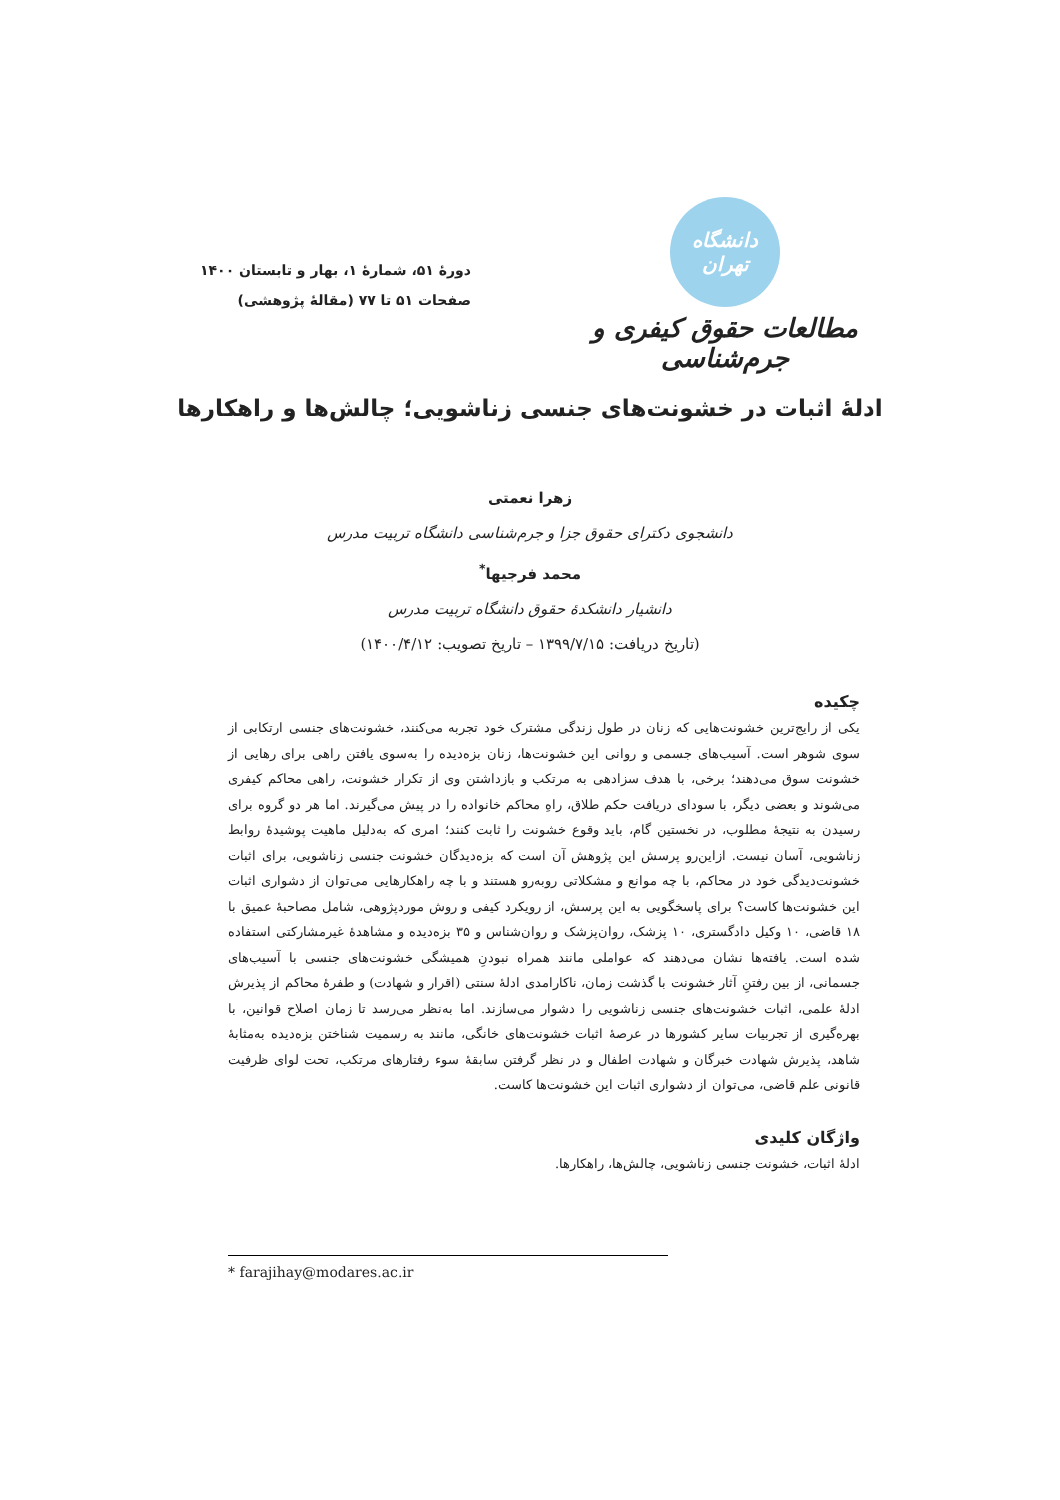دانشگاه تهران
مطالعات حقوق کیفری و جرم‌شناسی
دورهٔ ۵۱، شمارهٔ ۱، بهار و تابستان ۱۴۰۰
صفحات ۵۱ تا ۷۷ (مقالهٔ پژوهشی)
ادلهٔ اثبات در خشونت‌های جنسی زناشویی؛ چالش‌ها و راهکارها
زهرا نعمتی
دانشجوی دکترای حقوق جزا و جرم‌شناسی دانشگاه تربیت مدرس
محمد فرجیها<sup>*</sup>
دانشیار دانشکدهٔ حقوق دانشگاه تربیت مدرس
(تاریخ دریافت: ۱۳۹۹/۷/۱۵ – تاریخ تصویب: ۱۴۰۰/۴/۱۲)
چکیده
یکی از رایج‌ترین خشونت‌هایی که زنان در طول زندگی مشترک خود تجربه می‌کنند، خشونت‌های جنسی ارتکابی از سوی شوهر است. آسیب‌های جسمی و روانی این خشونت‌ها، زنان بزه‌دیده را به‌سوی یافتن راهی برای رهایی از خشونت سوق می‌دهند؛ برخی، با هدف سزادهی به مرتکب و بازداشتن وی از تکرار خشونت، راهی محاکم کیفری می‌شوند و بعضی دیگر، با سودای دریافت حکم طلاق، راهِ محاکم خانواده را در پیش می‌گیرند. اما هر دو گروه برای رسیدن به نتیجهٔ مطلوب، در نخستین گام، باید وقوع خشونت را ثابت کنند؛ امری که به‌دلیل ماهیت پوشیدهٔ روابط زناشویی، آسان نیست. ازاین‌رو پرسش این پژوهش آن است که بزه‌دیدگان خشونت جنسی زناشویی، برای اثبات خشونت‌دیدگی خود در محاکم، با چه موانع و مشکلاتی روبه‌رو هستند و با چه راهکارهایی می‌توان از دشواری اثبات این خشونت‌ها کاست؟ برای پاسخگویی به این پرسش، از رویکرد کیفی و روش موردپژوهی، شامل مصاحبهٔ عمیق با ۱۸ قاضی، ۱۰ وکیل دادگستری، ۱۰ پزشک، روان‌پزشک و روان‌شناس و ۳۵ بزه‌دیده و مشاهدهٔ غیرمشارکتی استفاده شده است. یافته‌ها نشان می‌دهند که عواملی مانند همراه نبودنِ همیشگی خشونت‌های جنسی با آسیب‌های جسمانی، از بین رفتنِ آثار خشونت با گذشت زمان، ناکارامدی ادلهٔ سنتی (اقرار و شهادت) و طفرهٔ محاکم از پذیرش ادلهٔ علمی، اثبات خشونت‌های جنسی زناشویی را دشوار می‌سازند. اما به‌نظر می‌رسد تا زمان اصلاح قوانین، با بهره‌گیری از تجربیات سایر کشورها در عرصهٔ اثبات خشونت‌های خانگی، مانند به رسمیت شناختن بزه‌دیده به‌مثابهٔ شاهد، پذیرش شهادت خبرگان و شهادت اطفال و در نظر گرفتن سابقهٔ سوء رفتارهای مرتکب، تحت لوای ظرفیت قانونی علم قاضی، می‌توان از دشواری اثبات این خشونت‌ها کاست.
واژگان کلیدی
ادلهٔ اثبات، خشونت جنسی زناشویی، چالش‌ها، راهکارها.
* farajihay@modares.ac.ir